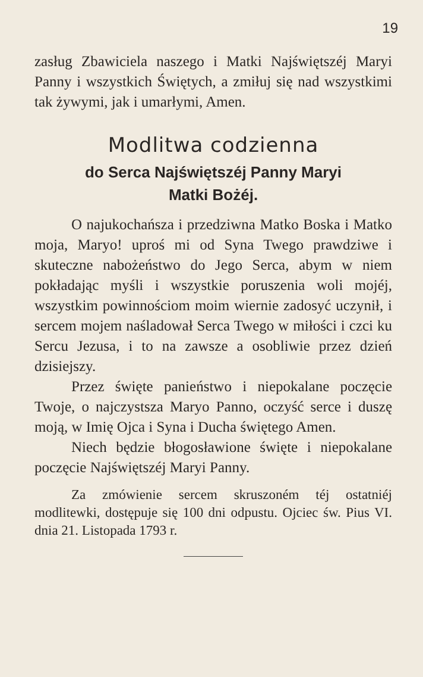19
zasług Zbawiciela naszego i Matki Najświętszéj Maryi Panny i wszystkich Świętych, a zmiłuj się nad wszystkimi tak żywymi, jak i umarłymi, Amen.
Modlitwa codzienna
do Serca Najświętszéj Panny Maryi
Matki Bożéj.
O najukochańsza i przedziwna Matko Boska i Matko moja, Maryo! uproś mi od Syna Twego prawdziwe i skuteczne nabożeństwo do Jego Serca, abym w niem pokładając myśli i wszystkie poruszenia woli mojéj, wszystkim powinnościom moim wiernie zadosyć uczynił, i sercem mojem naśladował Serca Twego w miłości i czci ku Sercu Jezusa, i to na zawsze a osobliwie przez dzień dzisiejszy.
Przez święte panieństwo i niepokalane poczęcie Twoje, o najczystsza Maryo Panno, oczyść serce i duszę moją, w Imię Ojca i Syna i Ducha świętego Amen.
Niech będzie błogosławione święte i niepokalane poczęcie Najświętszéj Maryi Panny.
Za zmówienie sercem skruszoném téj ostatniéj modlitewki, dostępuje się 100 dni odpustu. Ojciec św. Pius VI. dnia 21. Listopada 1793 r.